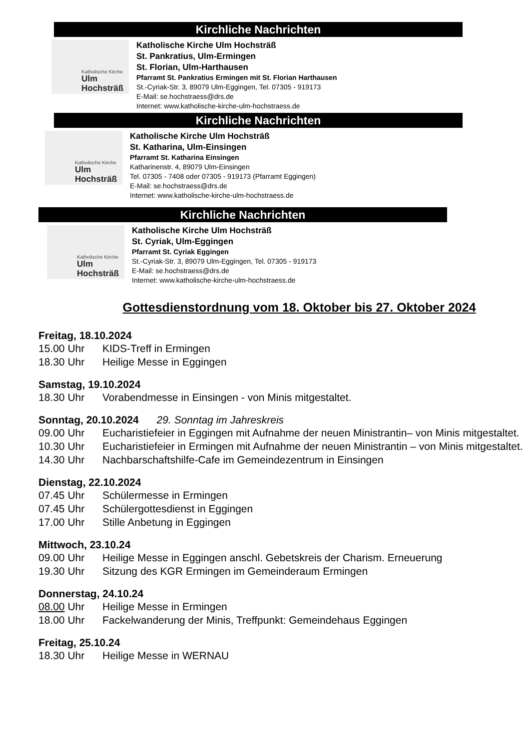Kirchliche Nachrichten
Katholische Kirche
Ulm
Hochsträß
Katholische Kirche Ulm Hochsträß
St. Pankratius, Ulm-Ermingen
St. Florian, Ulm-Harthausen
Pfarramt St. Pankratius Ermingen mit St. Florian Harthausen
St.-Cyriak-Str. 3, 89079 Ulm-Eggingen, Tel. 07305 - 919173
E-Mail: se.hochstraess@drs.de
Internet: www.katholische-kirche-ulm-hochstraess.de
Kirchliche Nachrichten
Katholische Kirche
Ulm
Hochsträß
Katholische Kirche Ulm Hochsträß
St. Katharina, Ulm-Einsingen
Pfarramt St. Katharina Einsingen
Katharinenstr. 4, 89079 Ulm-Einsingen
Tel. 07305 - 7408 oder 07305 - 919173 (Pfarramt Eggingen)
E-Mail: se.hochstraess@drs.de
Internet: www.katholische-kirche-ulm-hochstraess.de
Kirchliche Nachrichten
Katholische Kirche
Ulm
Hochsträß
Katholische Kirche Ulm Hochsträß
St. Cyriak, Ulm-Eggingen
Pfarramt St. Cyriak Eggingen
St.-Cyriak-Str. 3, 89079 Ulm-Eggingen, Tel. 07305 - 919173
E-Mail: se.hochstraess@drs.de
Internet: www.katholische-kirche-ulm-hochstraess.de
Gottesdienstordnung vom 18. Oktober bis 27. Oktober 2024
Freitag, 18.10.2024
15.00 Uhr KIDS-Treff in Ermingen
18.30 Uhr Heilige Messe in Eggingen
Samstag, 19.10.2024
18.30 Uhr Vorabendmesse in Einsingen - von Minis mitgestaltet.
Sonntag, 20.10.2024 29. Sonntag im Jahreskreis
09.00 Uhr Eucharistiefeier in Eggingen mit Aufnahme der neuen Ministrantin– von Minis mitgestaltet.
10.30 Uhr Eucharistiefeier in Ermingen mit Aufnahme der neuen Ministrantin – von Minis mitgestaltet.
14.30 Uhr Nachbarschaftshilfe-Cafe im Gemeindezentrum in Einsingen
Dienstag, 22.10.2024
07.45 Uhr Schülermesse in Ermingen
07.45 Uhr Schülergottesdienst in Eggingen
17.00 Uhr Stille Anbetung in Eggingen
Mittwoch, 23.10.24
09.00 Uhr Heilige Messe in Eggingen anschl. Gebetskreis der Charism. Erneuerung
19.30 Uhr Sitzung des KGR Ermingen im Gemeinderaum Ermingen
Donnerstag, 24.10.24
08.00 Uhr Heilige Messe in Ermingen
18.00 Uhr Fackelwanderung der Minis, Treffpunkt: Gemeindehaus Eggingen
Freitag, 25.10.24
18.30 Uhr Heilige Messe in WERNAU